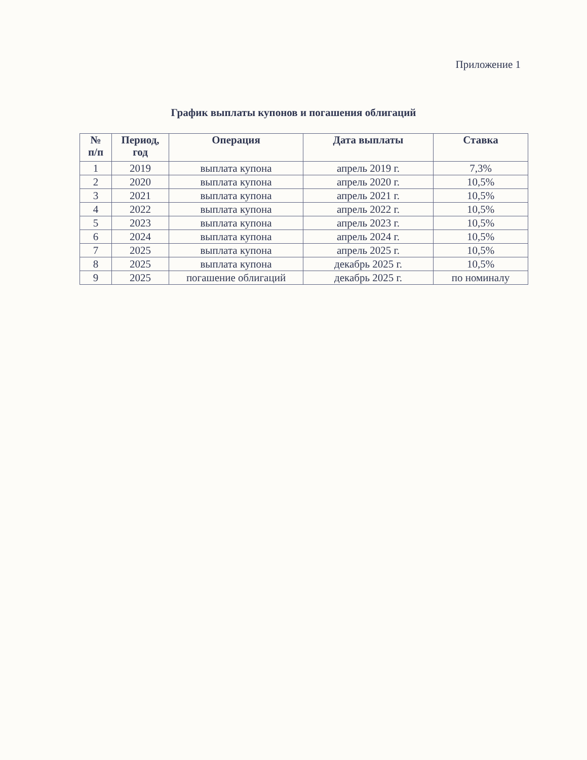Приложение 1
График выплаты купонов и погашения облигаций
| № п/п | Период, год | Операция | Дата выплаты | Ставка |
| --- | --- | --- | --- | --- |
| 1 | 2019 | выплата купона | апрель 2019 г. | 7,3% |
| 2 | 2020 | выплата купона | апрель 2020 г. | 10,5% |
| 3 | 2021 | выплата купона | апрель 2021 г. | 10,5% |
| 4 | 2022 | выплата купона | апрель 2022 г. | 10,5% |
| 5 | 2023 | выплата купона | апрель 2023 г. | 10,5% |
| 6 | 2024 | выплата купона | апрель 2024 г. | 10,5% |
| 7 | 2025 | выплата купона | апрель 2025 г. | 10,5% |
| 8 | 2025 | выплата купона | декабрь 2025 г. | 10,5% |
| 9 | 2025 | погашение облигаций | декабрь 2025 г. | по номиналу |